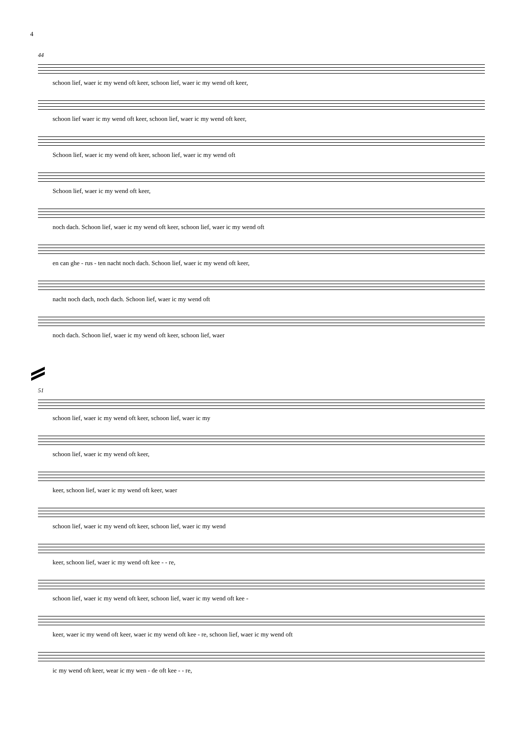4
44
schoon lief, waer ic my wend oft keer, schoon lief, waer ic my wend oft keer,
schoon lief waer ic my wend oft keer, schoon lief, waer ic my wend oft keer,
Schoon lief, waer ic my wend oft keer, schoon lief, waer ic my wend oft
Schoon lief, waer ic my wend oft keer,
noch dach. Schoon lief, waer ic my wend oft keer, schoon lief, waer ic my wend oft
en can ghe - rus - ten nacht noch dach. Schoon lief, waer ic my wend oft keer,
nacht noch dach, noch dach. Schoon lief, waer ic my wend oft
noch dach. Schoon lief, waer ic my wend oft keer, schoon lief, waer
51
schoon lief, waer ic my wend oft keer, schoon lief, waer ic my
schoon lief, waer ic my wend oft keer,
keer, schoon lief, waer ic my wend oft keer, waer
schoon lief, waer ic my wend oft keer, schoon lief, waer ic my wend
keer, schoon lief, waer ic my wend oft kee - - re,
schoon lief, waer ic my wend oft keer, schoon lief, waer ic my wend oft kee -
keer, waer ic my wend oft keer, waer ic my wend oft kee - re, schoon lief, waer ic my wend oft
ic my wend oft keer, wear ic my wen - de oft kee - - re,